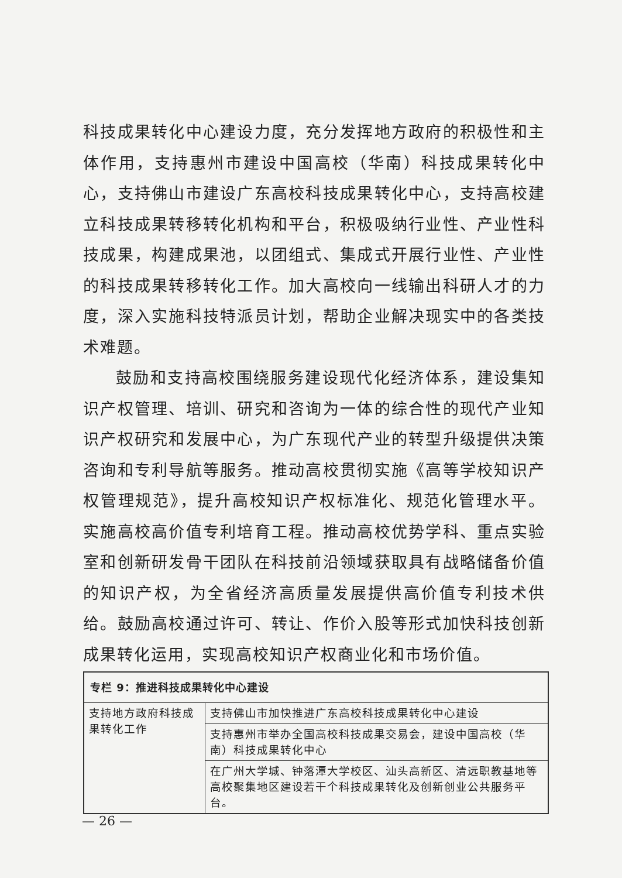科技成果转化中心建设力度，充分发挥地方政府的积极性和主体作用，支持惠州市建设中国高校（华南）科技成果转化中心，支持佛山市建设广东高校科技成果转化中心，支持高校建立科技成果转移转化机构和平台，积极吸纳行业性、产业性科技成果，构建成果池，以团组式、集成式开展行业性、产业性的科技成果转移转化工作。加大高校向一线输出科研人才的力度，深入实施科技特派员计划，帮助企业解决现实中的各类技术难题。
鼓励和支持高校围绕服务建设现代化经济体系，建设集知识产权管理、培训、研究和咨询为一体的综合性的现代产业知识产权研究和发展中心，为广东现代产业的转型升级提供决策咨询和专利导航等服务。推动高校贯彻实施《高等学校知识产权管理规范》，提升高校知识产权标准化、规范化管理水平。实施高校高价值专利培育工程。推动高校优势学科、重点实验室和创新研发骨干团队在科技前沿领域获取具有战略储备价值的知识产权，为全省经济高质量发展提供高价值专利技术供给。鼓励高校通过许可、转让、作价入股等形式加快科技创新成果转化运用，实现高校知识产权商业化和市场价值。
| 专栏 9：推进科技成果转化中心建设 | |
| --- | --- |
| 支持地方政府科技成果转化工作 | 支持佛山市加快推进广东高校科技成果转化中心建设 |
| | 支持惠州市举办全国高校科技成果交易会，建设中国高校（华南）科技成果转化中心 |
| | 在广州大学城、钟落潭大学校区、汕头高新区、清远职教基地等高校聚集地区建设若干个科技成果转化及创新创业公共服务平台。 |
— 26 —